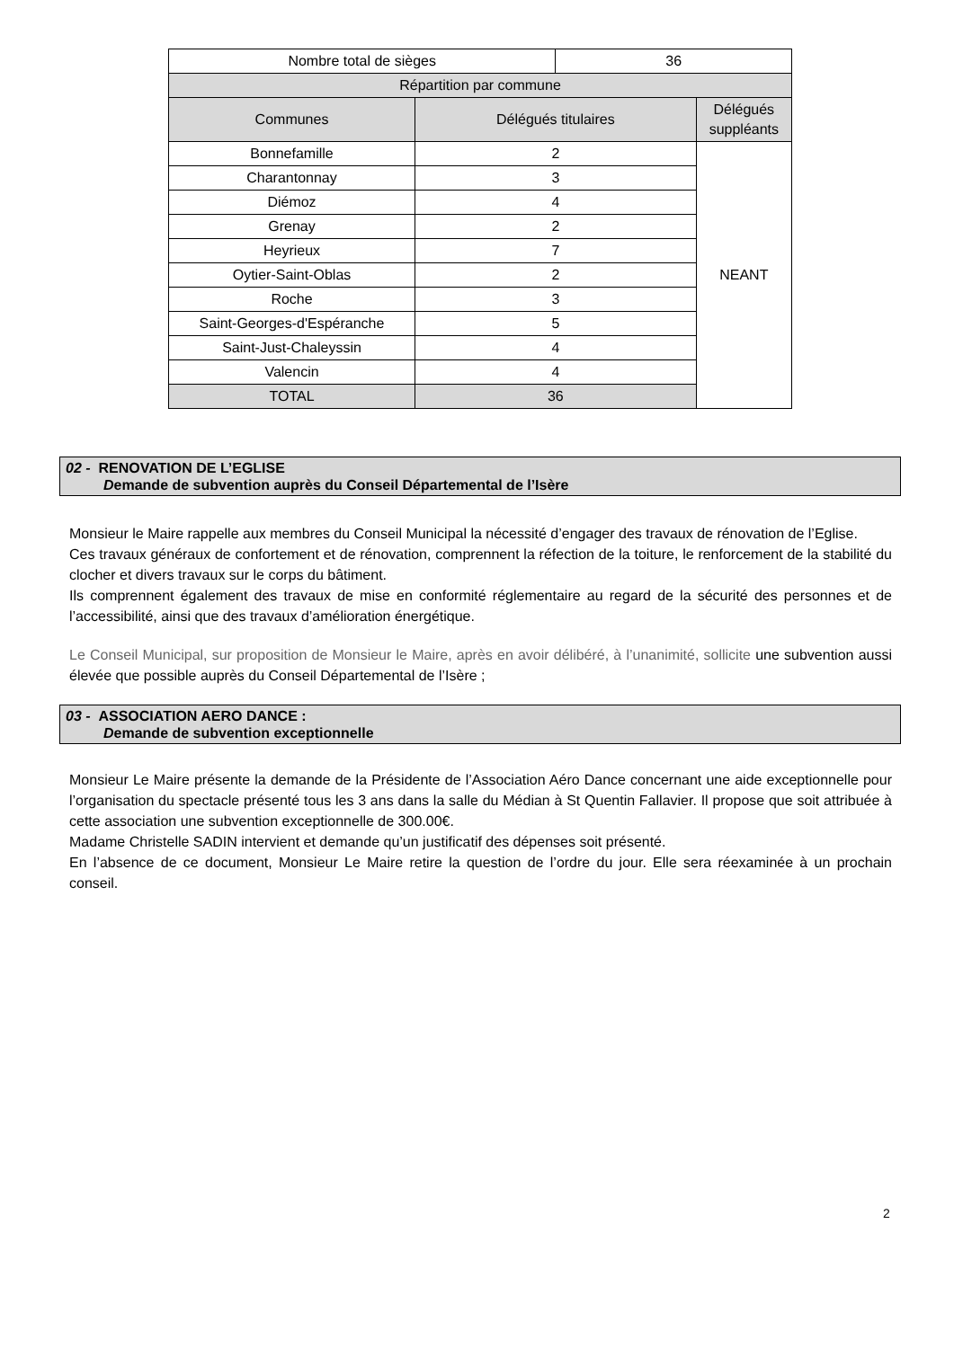| Nombre total de sièges | | 36 | |
| Répartition par commune | | | |
| Communes | Délégués titulaires | | Délégués suppléants |
| Bonnefamille | 2 | | NEANT |
| Charantonnay | 3 | | |
| Diémoz | 4 | | |
| Grenay | 2 | | |
| Heyrieux | 7 | | |
| Oytier-Saint-Oblas | 2 | | |
| Roche | 3 | | |
| Saint-Georges-d'Espéranche | 5 | | |
| Saint-Just-Chaleyssin | 4 | | |
| Valencin | 4 | | |
| TOTAL | 36 | | |
02 - RENOVATION DE L’EGLISE
Demande de subvention auprès du Conseil Départemental de l’Isère
Monsieur le Maire rappelle aux membres du Conseil Municipal la nécessité d’engager des travaux de rénovation de l’Eglise.
Ces travaux généraux de confortement et de rénovation, comprennent la réfection de la toiture, le renforcement de la stabilité du clocher et divers travaux sur le corps du bâtiment.
Ils comprennent également des travaux de mise en conformité réglementaire au regard de la sécurité des personnes et de l’accessibilité, ainsi que des travaux d’amélioration énergétique.
Le Conseil Municipal, sur proposition de Monsieur le Maire, après en avoir délibéré, à l’unanimité, sollicite une subvention aussi élevée que possible auprès du Conseil Départemental de l’Isère ;
03 - ASSOCIATION AERO DANCE :
Demande de subvention exceptionnelle
Monsieur Le Maire présente la demande de la Présidente de l’Association Aéro Dance concernant une aide exceptionnelle pour l’organisation du spectacle présenté tous les 3 ans dans la salle du Médian à St Quentin Fallavier. Il propose que soit attribuée à cette association une subvention exceptionnelle de 300.00€.
Madame Christelle SADIN intervient et demande qu’un justificatif des dépenses soit présenté.
En l’absence de ce document, Monsieur Le Maire retire la question de l’ordre du jour. Elle sera réexaminée à un prochain conseil.
2